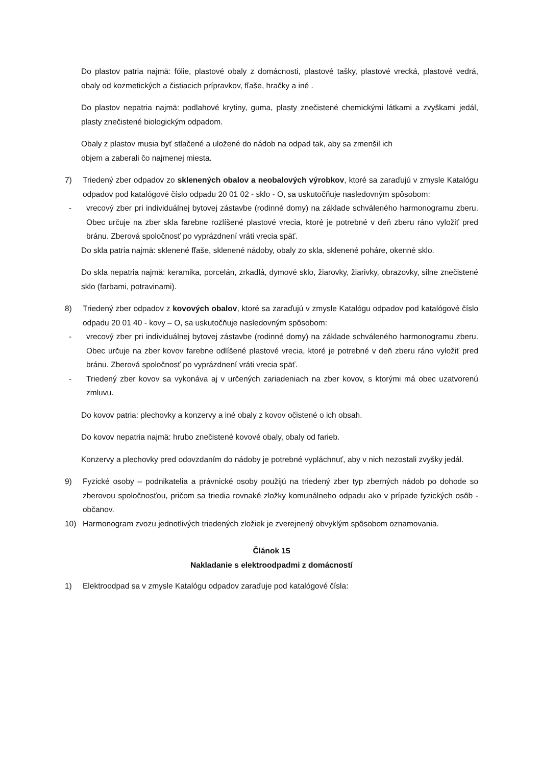Do plastov patria najmä: fólie, plastové obaly z domácnosti, plastové tašky, plastové vrecká, plastové vedrá, obaly od kozmetických a čistiacich prípravkov, fľaše, hračky a iné .
Do plastov nepatria najmä: podlahové krytiny, guma, plasty znečistené chemickými látkami a zvyškami jedál, plasty znečistené biologickým odpadom.
Obaly z plastov musia byť stlačené a uložené do nádob na odpad tak, aby sa zmenšil ich
objem a zaberali čo najmenej miesta.
7) Triedený zber odpadov zo sklenených obalov a neobalových výrobkov, ktoré sa zaraďujú v zmysle Katalógu odpadov pod katalógové číslo odpadu 20 01 02 - sklo - O, sa uskutočňuje nasledovným spôsobom:
- vrecový zber pri individuálnej bytovej zástavbe (rodinné domy) na základe schváleného harmonogramu zberu. Obec určuje na zber skla farebne rozlíšené plastové vrecia, ktoré je potrebné v deň zberu ráno vyložiť pred bránu. Zberová spoločnosť po vyprázdnení vráti vrecia späť.
Do skla patria najmä: sklenené fľaše, sklenené nádoby, obaly zo skla, sklenené poháre, okenné sklo.
Do skla nepatria najmä: keramika, porcelán, zrkadlá, dymové sklo, žiarovky, žiarivky, obrazovky, silne znečistené sklo (farbami, potravinami).
8) Triedený zber odpadov z kovových obalov, ktoré sa zaraďujú v zmysle Katalógu odpadov pod katalógové číslo odpadu 20 01 40 - kovy – O, sa uskutočňuje nasledovným spôsobom:
- vrecový zber pri individuálnej bytovej zástavbe (rodinné domy) na základe schváleného harmonogramu zberu. Obec určuje na zber kovov farebne odlíšené plastové vrecia, ktoré je potrebné v deň zberu ráno vyložiť pred bránu. Zberová spoločnosť po vyprázdnení vráti vrecia späť.
- Triedený zber kovov sa vykonáva aj v určených zariadeniach na zber kovov, s ktorými má obec uzatvorenú zmluvu.
Do kovov patria: plechovky a konzervy a iné obaly z kovov očistené o ich obsah.
Do kovov nepatria najmä: hrubo znečistené kovové obaly, obaly od farieb.
Konzervy a plechovky pred odovzdaním do nádoby je potrebné vypláchnuť, aby v nich nezostali zvyšky jedál.
9) Fyzické osoby – podnikatelia a právnické osoby použijú na triedený zber typ zberných nádob po dohode so zberovou spoločnosťou, pričom sa triedia rovnaké zložky komunálneho odpadu ako v prípade fyzických osôb - občanov.
10) Harmonogram zvozu jednotlivých triedených zložiek je zverejnený obvyklým spôsobom oznamovania.
Článok 15
Nakladanie s elektroodpadmi z domácností
1) Elektroodpad sa v zmysle Katalógu odpadov zaraďuje pod katalógové čísla: